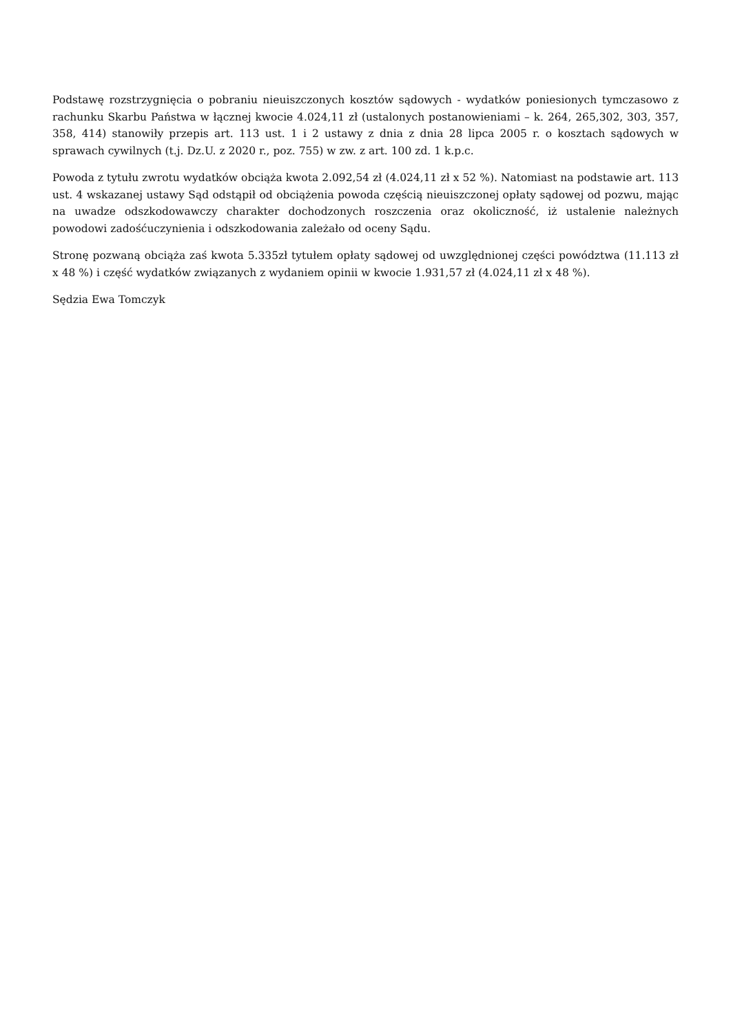Podstawę rozstrzygnięcia o pobraniu nieuiszczonych kosztów sądowych - wydatków poniesionych tymczasowo z rachunku Skarbu Państwa w łącznej kwocie 4.024,11 zł (ustalonych postanowieniami – k. 264, 265,302, 303, 357, 358, 414) stanowiły przepis art. 113 ust. 1 i 2 ustawy z dnia z dnia 28 lipca 2005 r. o kosztach sądowych w sprawach cywilnych (t.j. Dz.U. z 2020 r., poz. 755) w zw. z art. 100 zd. 1 k.p.c.
Powoda z tytułu zwrotu wydatków obciąża kwota 2.092,54 zł (4.024,11 zł x 52 %). Natomiast na podstawie art. 113 ust. 4 wskazanej ustawy Sąd odstąpił od obciążenia powoda częścią nieuiszczonej opłaty sądowej od pozwu, mając na uwadze odszkodowawczy charakter dochodzonych roszczenia oraz okoliczność, iż ustalenie należnych powodowi zadośćuczynienia i odszkodowania zależało od oceny Sądu.
Stronę pozwaną obciąża zaś kwota 5.335zł tytułem opłaty sądowej od uwzględnionej części powództwa (11.113 zł x 48 %) i część wydatków związanych z wydaniem opinii w kwocie 1.931,57 zł (4.024,11 zł x 48 %).
Sędzia Ewa Tomczyk